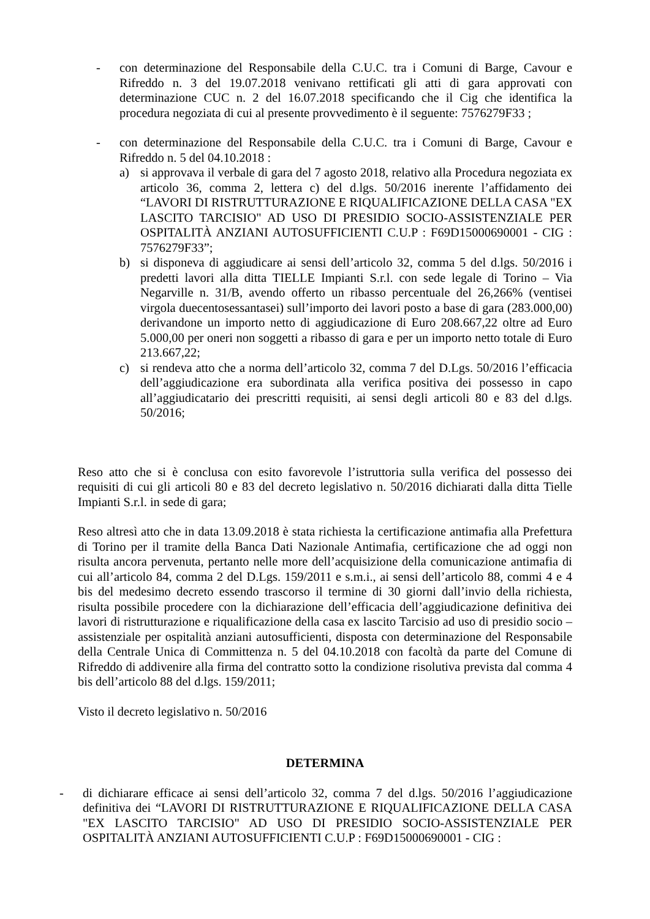- con determinazione del Responsabile della C.U.C. tra i Comuni di Barge, Cavour e Rifreddo n. 3 del 19.07.2018 venivano rettificati gli atti di gara approvati con determinazione CUC n. 2 del 16.07.2018 specificando che il Cig che identifica la procedura negoziata di cui al presente provvedimento è il seguente: 7576279F33 ;
- con determinazione del Responsabile della C.U.C. tra i Comuni di Barge, Cavour e Rifreddo n. 5 del 04.10.2018 :
a) si approvava il verbale di gara del 7 agosto 2018, relativo alla Procedura negoziata ex articolo 36, comma 2, lettera c) del d.lgs. 50/2016 inerente l’affidamento dei “LAVORI DI RISTRUTTURAZIONE E RIQUALIFICAZIONE DELLA CASA "EX LASCITO TARCISIO" AD USO DI PRESIDIO SOCIO-ASSISTENZIALE PER OSPITALITÀ ANZIANI AUTOSUFFICIENTI C.U.P : F69D15000690001 - CIG : 7576279F33”;
b) si disponeva di aggiudicare ai sensi dell’articolo 32, comma 5 del d.lgs. 50/2016 i predetti lavori alla ditta TIELLE Impianti S.r.l. con sede legale di Torino – Via Negarville n. 31/B, avendo offerto un ribasso percentuale del 26,266% (ventisei virgola duecentosessantasei) sull’importo dei lavori posto a base di gara (283.000,00) derivandone un importo netto di aggiudicazione di Euro 208.667,22 oltre ad Euro 5.000,00 per oneri non soggetti a ribasso di gara e per un importo netto totale di Euro 213.667,22;
c) si rendeva atto che a norma dell’articolo 32, comma 7 del D.Lgs. 50/2016 l’efficacia dell’aggiudicazione era subordinata alla verifica positiva dei possesso in capo all’aggiudicatario dei prescritti requisiti, ai sensi degli articoli 80 e 83 del d.lgs. 50/2016;
Reso atto che si è conclusa con esito favorevole l’istruttoria sulla verifica del possesso dei requisiti di cui gli articoli 80 e 83 del decreto legislativo n. 50/2016 dichiarati dalla ditta Tielle Impianti S.r.l. in sede di gara;
Reso altresì atto che in data 13.09.2018 è stata richiesta la certificazione antimafia alla Prefettura di Torino per il tramite della Banca Dati Nazionale Antimafia, certificazione che ad oggi non risulta ancora pervenuta, pertanto nelle more dell’acquisizione della comunicazione antimafia di cui all’articolo 84, comma 2 del D.Lgs. 159/2011 e s.m.i., ai sensi dell’articolo 88, commi 4 e 4 bis del medesimo decreto essendo trascorso il termine di 30 giorni dall’invio della richiesta, risulta possibile procedere con la dichiarazione dell’efficacia dell’aggiudicazione definitiva dei lavori di ristrutturazione e riqualificazione della casa ex lascito Tarcisio ad uso di presidio socio – assistenziale per ospitalità anziani autosufficienti, disposta con determinazione del Responsabile della Centrale Unica di Committenza n. 5 del 04.10.2018 con facoltà da parte del Comune di Rifreddo di addivenire alla firma del contratto sotto la condizione risolutiva prevista dal comma 4 bis dell’articolo 88 del d.lgs. 159/2011;
Visto il decreto legislativo n. 50/2016
DETERMINA
- di dichiarare efficace ai sensi dell’articolo 32, comma 7 del d.lgs. 50/2016 l’aggiudicazione definitiva dei “LAVORI DI RISTRUTTURAZIONE E RIQUALIFICAZIONE DELLA CASA "EX LASCITO TARCISIO" AD USO DI PRESIDIO SOCIO-ASSISTENZIALE PER OSPITALITÀ ANZIANI AUTOSUFFICIENTI C.U.P : F69D15000690001 - CIG :